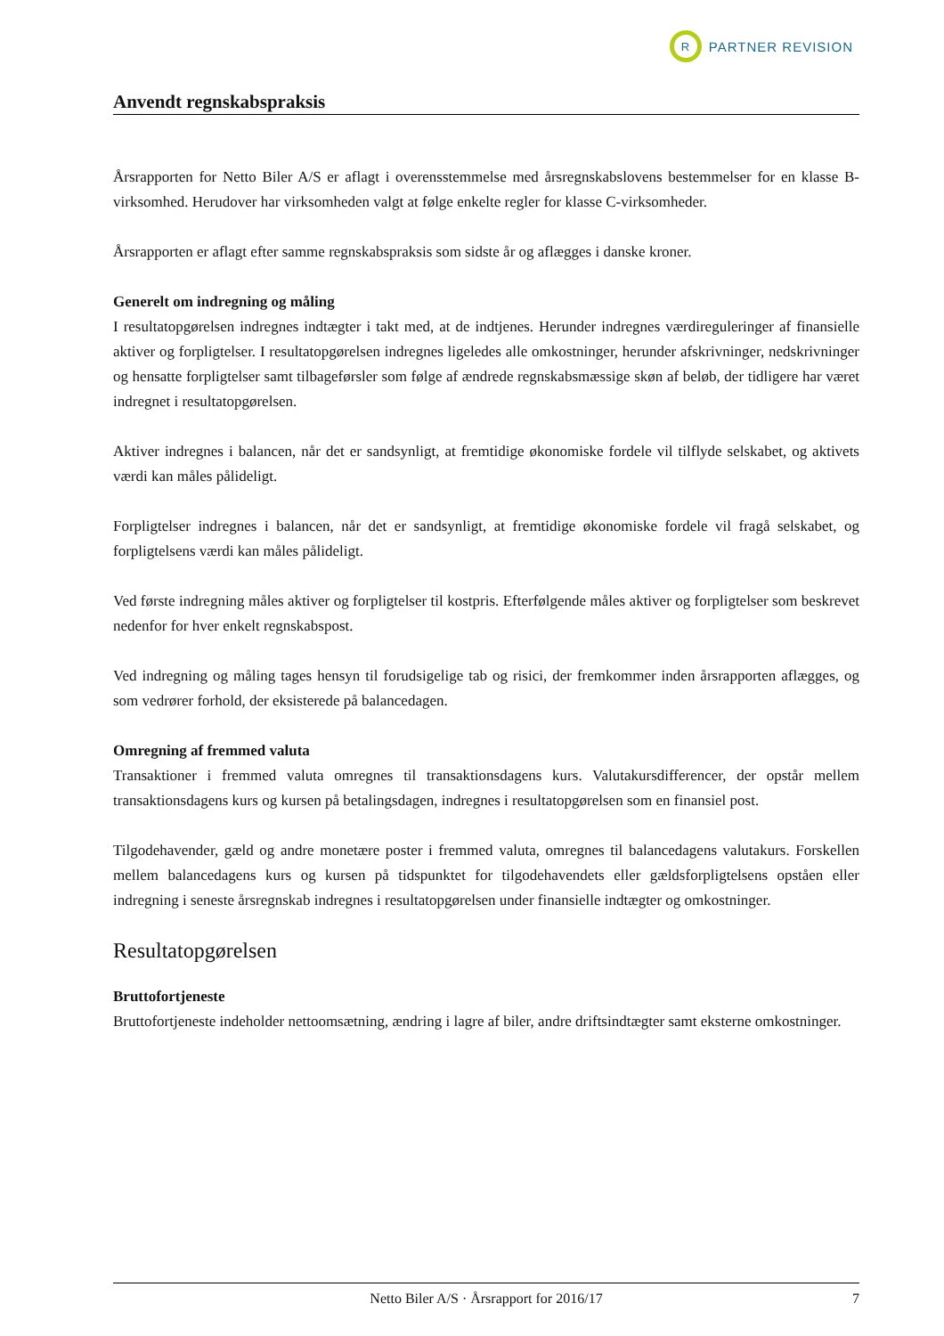R
PARTNER REVISION
Anvendt regnskabspraksis
Årsrapporten for Netto Biler A/S er aflagt i overensstemmelse med årsregnskabslovens bestemmelser for en klasse B-virksomhed. Herudover har virksomheden valgt at følge enkelte regler for klasse C-virksomheder.
Årsrapporten er aflagt efter samme regnskabspraksis som sidste år og aflægges i danske kroner.
Generelt om indregning og måling
I resultatopgørelsen indregnes indtægter i takt med, at de indtjenes. Herunder indregnes værdireguleringer af finansielle aktiver og forpligtelser. I resultatopgørelsen indregnes ligeledes alle omkostninger, herunder afskrivninger, nedskrivninger og hensatte forpligtelser samt tilbageførsler som følge af ændrede regnskabsmæssige skøn af beløb, der tidligere har været indregnet i resultatopgørelsen.
Aktiver indregnes i balancen, når det er sandsynligt, at fremtidige økonomiske fordele vil tilflyde selskabet, og aktivets værdi kan måles pålideligt.
Forpligtelser indregnes i balancen, når det er sandsynligt, at fremtidige økonomiske fordele vil fragå selskabet, og forpligtelsens værdi kan måles pålideligt.
Ved første indregning måles aktiver og forpligtelser til kostpris. Efterfølgende måles aktiver og forpligtelser som beskrevet nedenfor for hver enkelt regnskabspost.
Ved indregning og måling tages hensyn til forudsigelige tab og risici, der fremkommer inden årsrapporten aflægges, og som vedrører forhold, der eksisterede på balancedagen.
Omregning af fremmed valuta
Transaktioner i fremmed valuta omregnes til transaktionsdagens kurs. Valutakursdifferencer, der opstår mellem transaktionsdagens kurs og kursen på betalingsdagen, indregnes i resultatopgørelsen som en finansiel post.
Tilgodehavender, gæld og andre monetære poster i fremmed valuta, omregnes til balancedagens valutakurs. Forskellen mellem balancedagens kurs og kursen på tidspunktet for tilgodehavendets eller gældsforpligtelsens opståen eller indregning i seneste årsregnskab indregnes i resultatopgørelsen under finansielle indtægter og omkostninger.
Resultatopgørelsen
Bruttofortjeneste
Bruttofortjeneste indeholder nettoomsætning, ændring i lagre af biler, andre driftsindtægter samt eksterne omkostninger.
Netto Biler A/S · Årsrapport for 2016/17 7